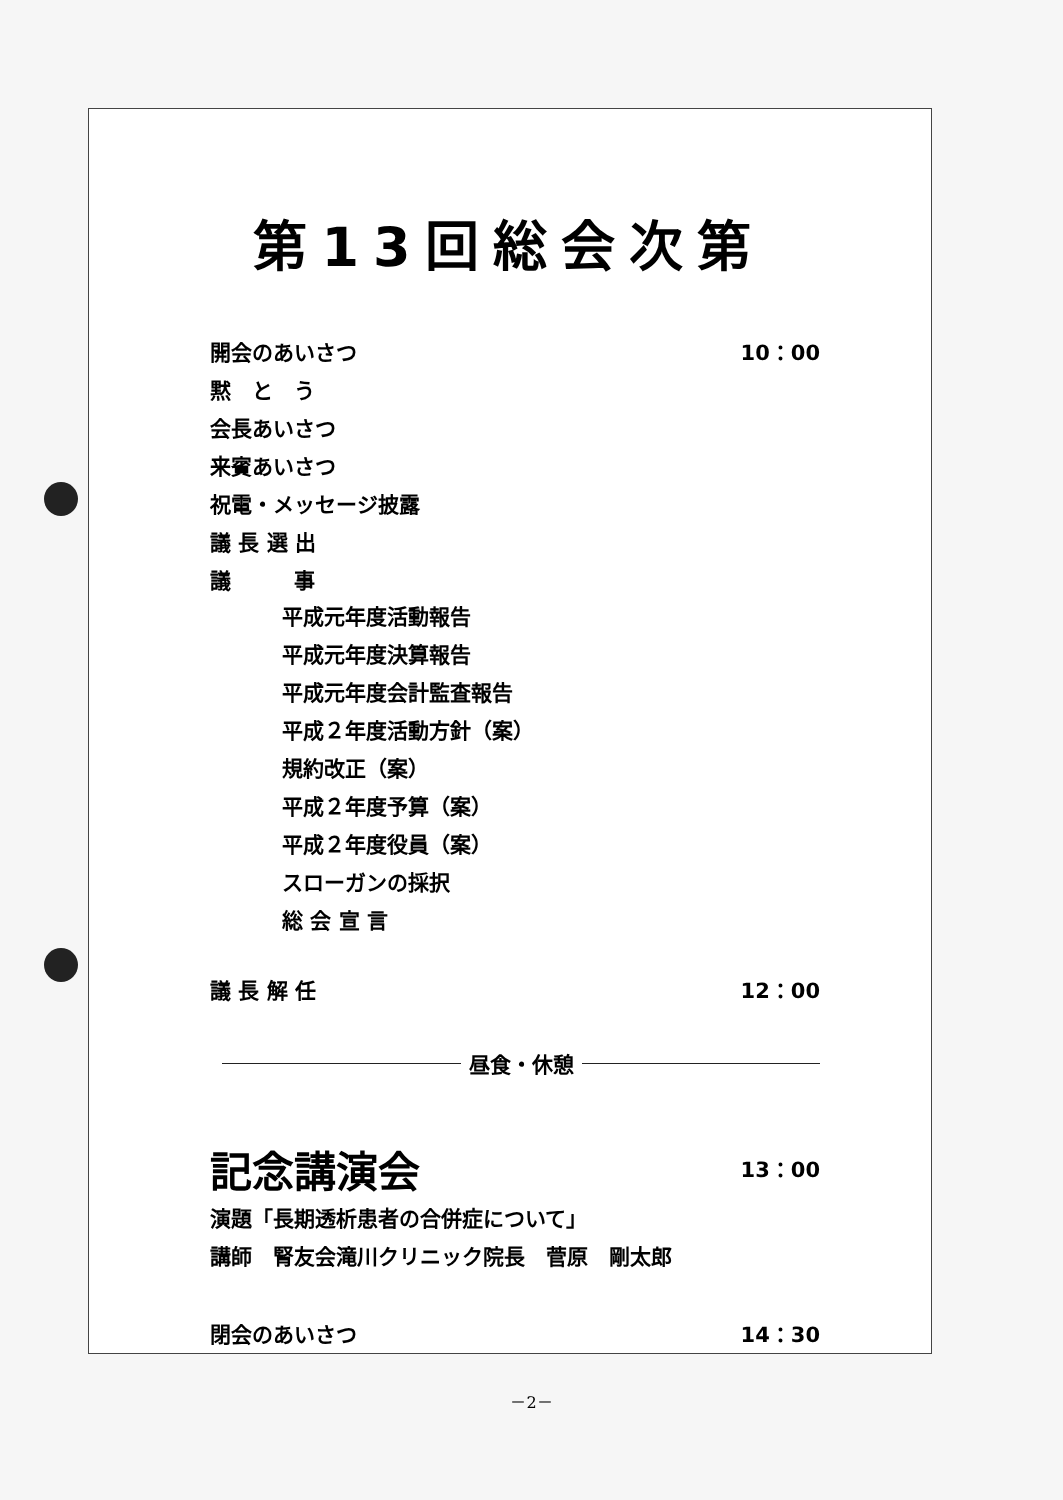第13回総会次第
開会のあいさつ 10：00
黙　と　う
会長あいさつ
来賓あいさつ
祝電・メッセージ披露
議 長 選 出
議　　　事
平成元年度活動報告
平成元年度決算報告
平成元年度会計監査報告
平成２年度活動方針（案）
規約改正（案）
平成２年度予算（案）
平成２年度役員（案）
スローガンの採択
総 会 宣 言
議 長 解 任 12：00
昼食・休憩
記念講演会 13：00
演題「長期透析患者の合併症について」
講師　腎友会滝川クリニック院長　菅原　剛太郎
閉会のあいさつ 14：30
－2－